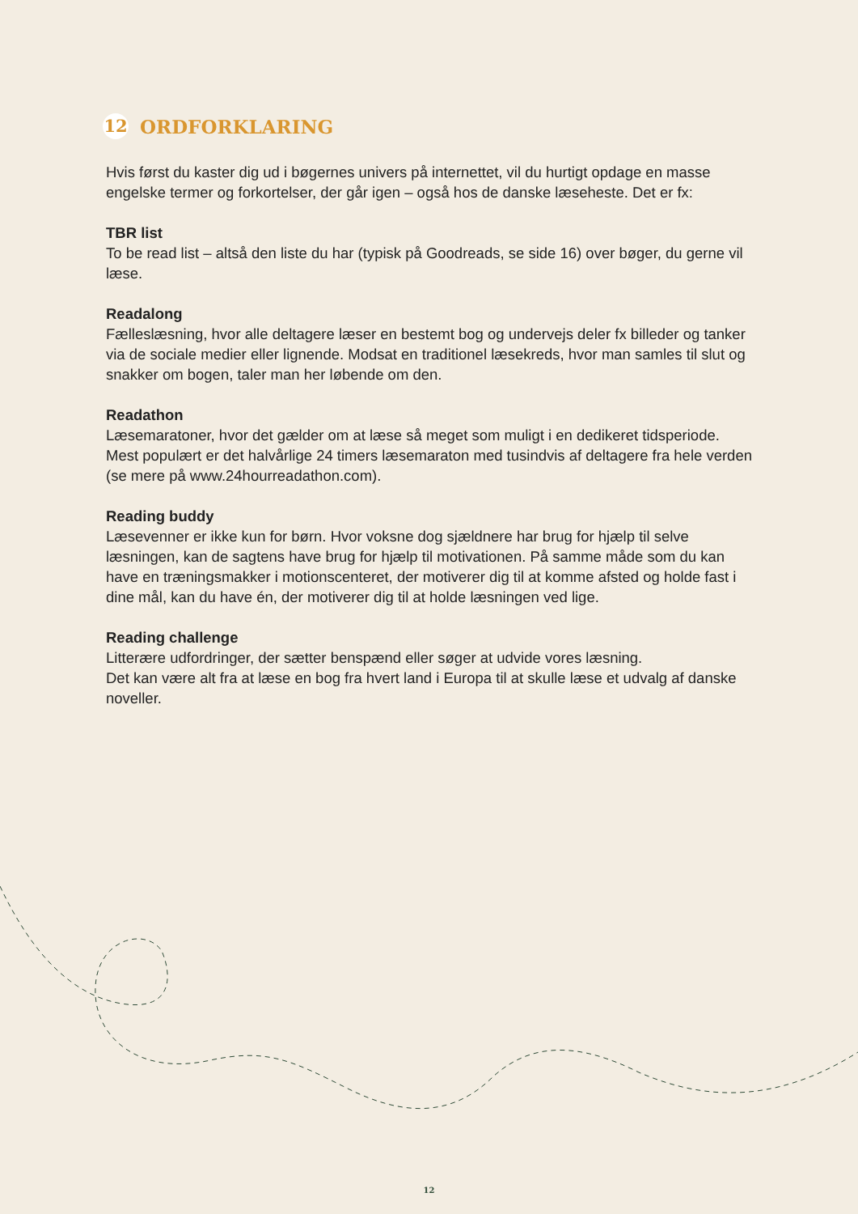12 ORDFORKLARING
Hvis først du kaster dig ud i bøgernes univers på internettet, vil du hurtigt opdage en masse engelske termer og forkortelser, der går igen – også hos de danske læseheste. Det er fx:
TBR list
To be read list – altså den liste du har (typisk på Goodreads, se side 16) over bøger, du gerne vil læse.
Readalong
Fælleslæsning, hvor alle deltagere læser en bestemt bog og undervejs deler fx billeder og tanker via de sociale medier eller lignende. Modsat en traditionel læsekreds, hvor man samles til slut og snakker om bogen, taler man her løbende om den.
Readathon
Læsemaratoner, hvor det gælder om at læse så meget som muligt i en dedikeret tidsperiode. Mest populært er det halvårlige 24 timers læsemaraton med tusindvis af deltagere fra hele verden (se mere på www.24hourreadathon.com).
Reading buddy
Læsevenner er ikke kun for børn. Hvor voksne dog sjældnere har brug for hjælp til selve læsningen, kan de sagtens have brug for hjælp til motivationen. På samme måde som du kan have en træningsmakker i motionscenteret, der motiverer dig til at komme afsted og holde fast i dine mål, kan du have én, der motiverer dig til at holde læsningen ved lige.
Reading challenge
Litterære udfordringer, der sætter benspænd eller søger at udvide vores læsning.
Det kan være alt fra at læse en bog fra hvert land i Europa til at skulle læse et udvalg af danske noveller.
12